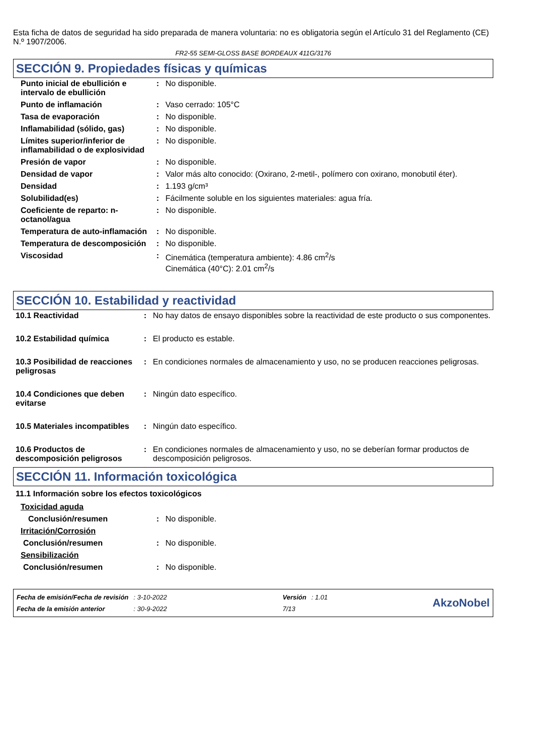Esta ficha de datos de seguridad ha sido preparada de manera voluntaria: no es obligatoria según el Artículo 31 del Reglamento (CE) N.º 1907/2006.
FR2-55 SEMI-GLOSS BASE BORDEAUX 411G/3176
SECCIÓN 9. Propiedades físicas y químicas
| Punto inicial de ebullición e intervalo de ebullición | : | No disponible. |
| Punto de inflamación | : | Vaso cerrado: 105°C |
| Tasa de evaporación | : | No disponible. |
| Inflamabilidad (sólido, gas) | : | No disponible. |
| Límites superior/inferior de inflamabilidad o de explosividad | : | No disponible. |
| Presión de vapor | : | No disponible. |
| Densidad de vapor | : | Valor más alto conocido: (Oxirano, 2-metil-, polímero con oxirano, monobutil éter). |
| Densidad | : | 1.193 g/cm³ |
| Solubilidad(es) | : | Fácilmente soluble en los siguientes materiales: agua fría. |
| Coeficiente de reparto: n-octanol/agua | : | No disponible. |
| Temperatura de auto-inflamación | : | No disponible. |
| Temperatura de descomposición | : | No disponible. |
| Viscosidad | : | Cinemática (temperatura ambiente): 4.86 cm<sup>2</sup>/s Cinemática (40°C): 2.01 cm<sup>2</sup>/s |
SECCIÓN 10. Estabilidad y reactividad
| 10.1 Reactividad | : | No hay datos de ensayo disponibles sobre la reactividad de este producto o sus componentes. |
| 10.2 Estabilidad química | : | El producto es estable. |
| 10.3 Posibilidad de reacciones peligrosas | : | En condiciones normales de almacenamiento y uso, no se producen reacciones peligrosas. |
| 10.4 Condiciones que deben evitarse | : | Ningún dato específico. |
| 10.5 Materiales incompatibles | : | Ningún dato específico. |
| 10.6 Productos de descomposición peligrosos | : | En condiciones normales de almacenamiento y uso, no se deberían formar productos de descomposición peligrosos. |
SECCIÓN 11. Información toxicológica
11.1 Información sobre los efectos toxicológicos
| Toxicidad aguda | | |
| Conclusión/resumen | : | No disponible. |
| Irritación/Corrosión | | |
| Conclusión/resumen | : | No disponible. |
| Sensibilización | | |
| Conclusión/resumen | : | No disponible. |
| Fecha de emisión/Fecha de revisión | : 3-10-2022 | Versión | : 1.01 |
| Fecha de la emisión anterior | : 30-9-2022 | 7/13 | |
AkzoNobel